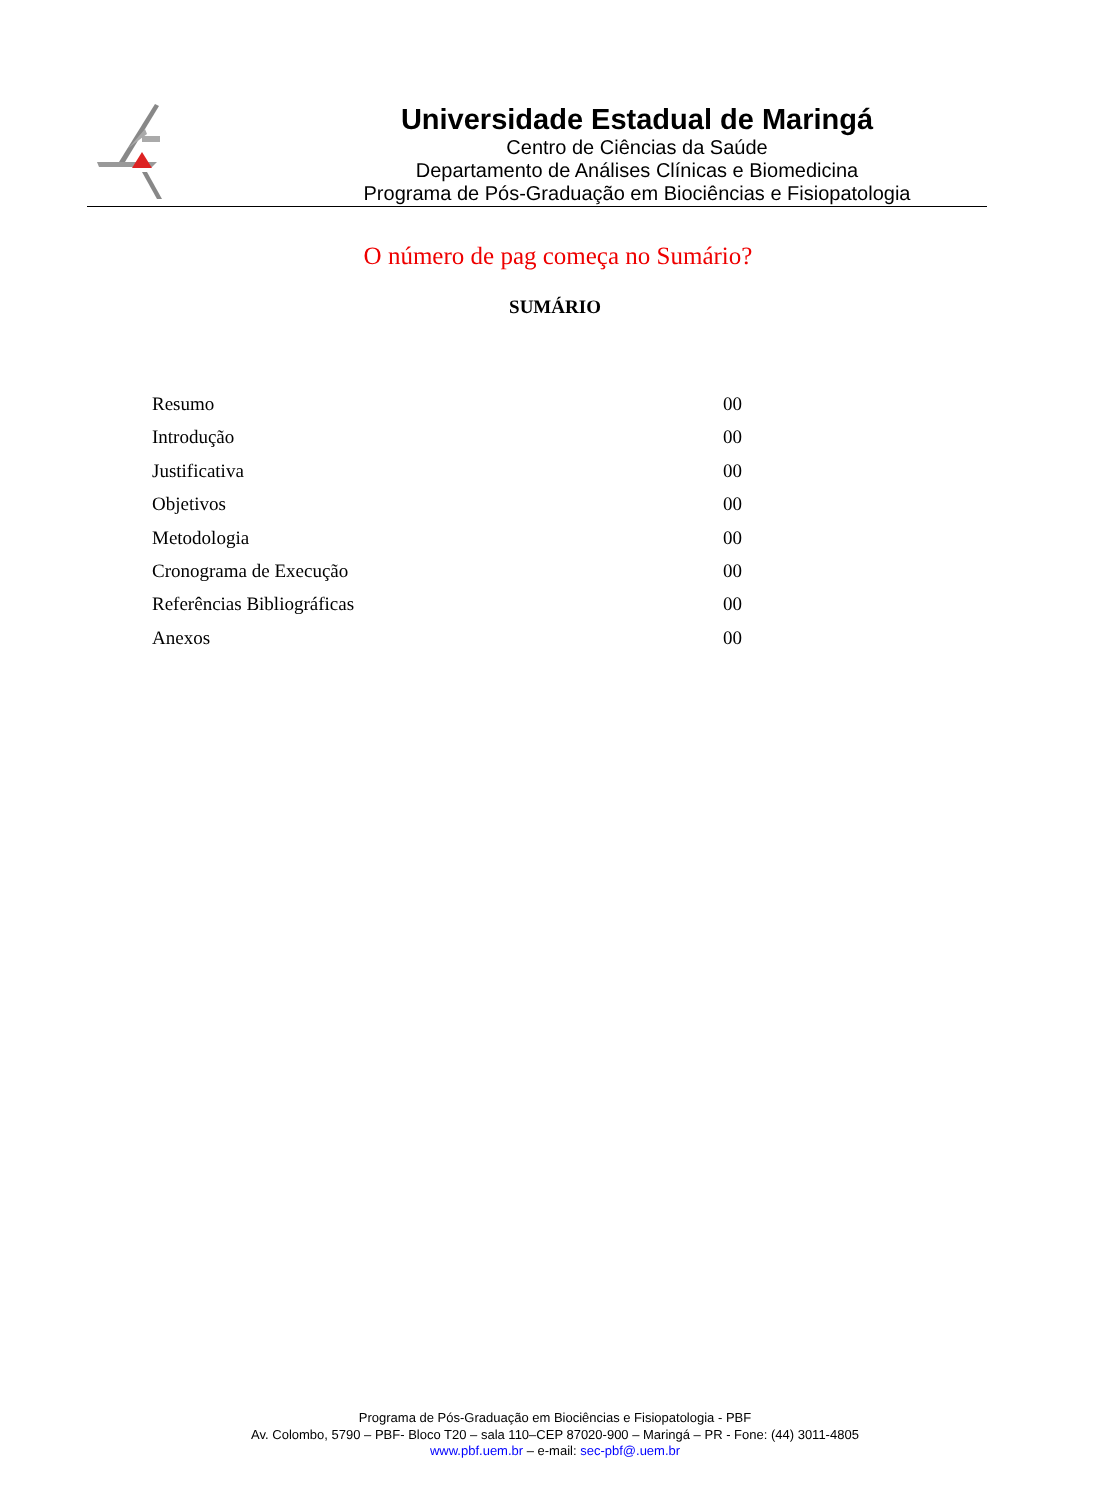Universidade Estadual de Maringá
Centro de Ciências da Saúde
Departamento de Análises Clínicas e Biomedicina
Programa de Pós-Graduação em Biociências e Fisiopatologia
O número de pag começa no Sumário?
SUMÁRIO
Resumo 00
Introdução 00
Justificativa 00
Objetivos 00
Metodologia 00
Cronograma de Execução 00
Referências Bibliográficas 00
Anexos 00
Programa de Pós-Graduação em Biociências e Fisiopatologia - PBF
Av. Colombo, 5790 – PBF- Bloco T20 – sala 110–CEP 87020-900 – Maringá – PR - Fone: (44) 3011-4805
www.pbf.uem.br – e-mail: sec-pbf@.uem.br